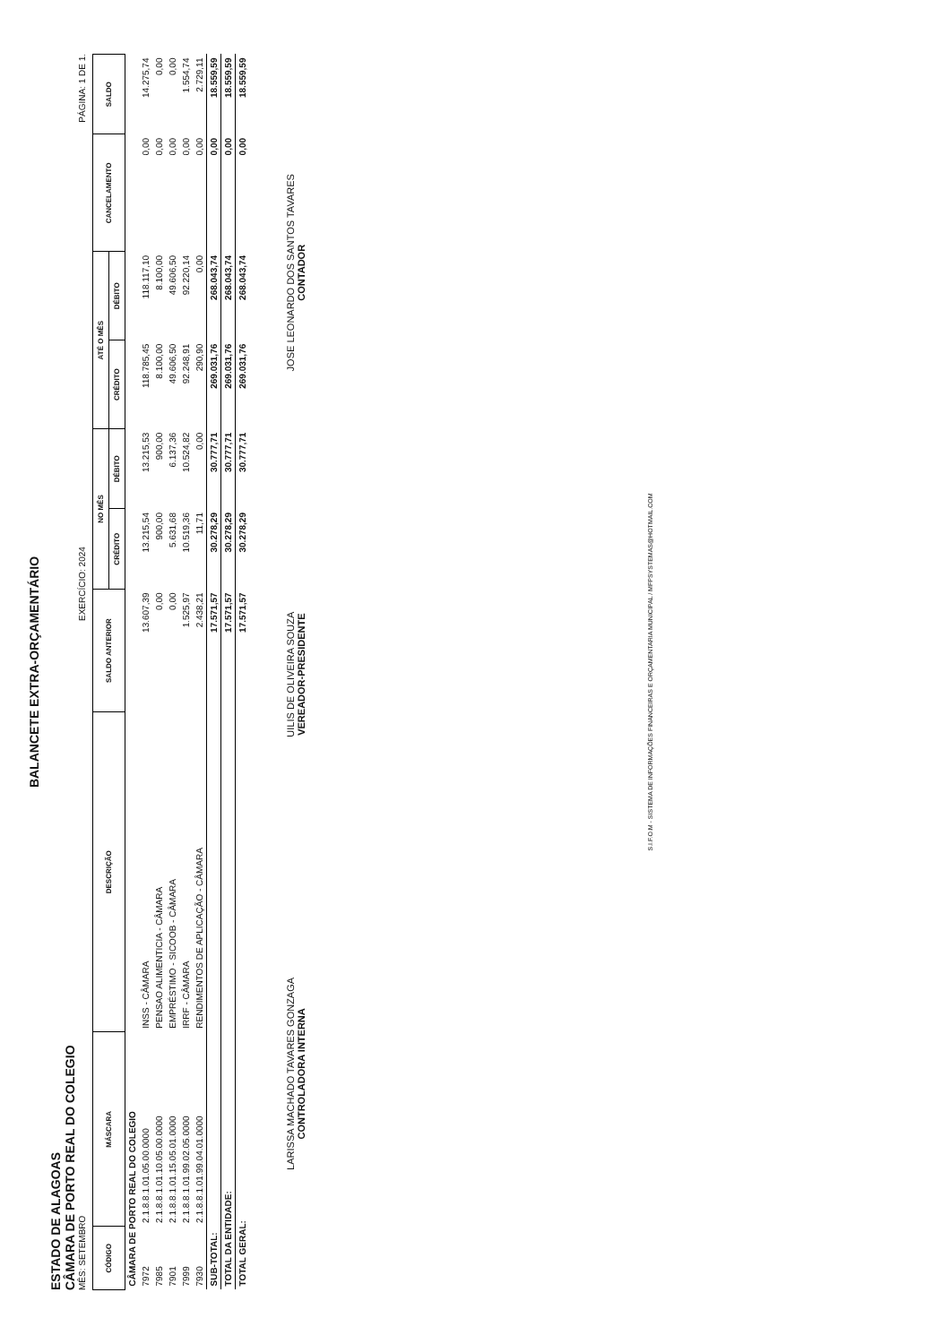BALANCETE EXTRA-ORÇAMENTÁRIO
ESTADO DE ALAGOAS
CÂMARA DE PORTO REAL DO COLEGIO
MÊS: SETEMBRO
EXERCÍCIO: 2024
PÁGINA: 1 DE 1.
| CÓDIGO | MÁSCARA | DESCRIÇÃO | SALDO ANTERIOR | NO MÊS | | ATÉ O MÊS | | CANCELAMENTO | SALDO |
| --- | --- | --- | --- | --- | --- | --- | --- | --- | --- |
| | | | | CRÉDITO | DÉBITO | CRÉDITO | DÉBITO | | |
| CÂMARA DE PORTO REAL DO COLEGIO | | | | | | | | | |
| 7972 | 2.1.8.8.1.01.05.00.0000 | INSS - CÂMARA | 13.607,39 | 13.215,54 | 13.215,53 | 118.785,45 | 118.117,10 | 0,00 | 14.275,74 |
| 7985 | 2.1.8.8.1.01.10.05.00.0000 | PENSAO ALIMENTICIA - CÂMARA | 0,00 | 900,00 | 900,00 | 8.100,00 | 8.100,00 | 0,00 | 0,00 |
| 7901 | 2.1.8.8.1.01.15.05.01.0000 | EMPRÉSTIMO - SICOOB - CÂMARA | 0,00 | 5.631,68 | 6.137,36 | 49.606,50 | 49.606,50 | 0,00 | 0,00 |
| 7999 | 2.1.8.8.1.01.99.02.05.0000 | IRRF - CÂMARA | 1.525,97 | 10.519,36 | 10.524,82 | 92.248,91 | 92.220,14 | 0,00 | 1.554,74 |
| 7930 | 2.1.8.8.1.01.99.04.01.0000 | RENDIMENTOS DE APLICAÇÃO - CÂMARA | 2.438,21 | 11,71 | 0,00 | 290,90 | 0,00 | 0,00 | 2.729,11 |
| SUB-TOTAL: | | | 17.571,57 | 30.278,29 | 30.777,71 | 269.031,76 | 268.043,74 | 0,00 | 18.559,59 |
| TOTAL DA ENTIDADE: | | | 17.571,57 | 30.278,29 | 30.777,71 | 269.031,76 | 268.043,74 | 0,00 | 18.559,59 |
| TOTAL GERAL: | | | 17.571,57 | 30.278,29 | 30.777,71 | 269.031,76 | 268.043,74 | 0,00 | 18.559,59 |
LARISSA MACHADO TAVARES GONZAGA
CONTROLADORA INTERNA
UILIS DE OLIVEIRA SOUZA
VEREADOR-PRESIDENTE
JOSE LEONARDO DOS SANTOS TAVARES
CONTADOR
S.I.F.O.M - SISTEMA DE INFORMAÇÕES FINANCEIRAS E ORÇAMENTARIA MUNICIPAL / MFPSYSTEMAS@HOTMAIL.COM